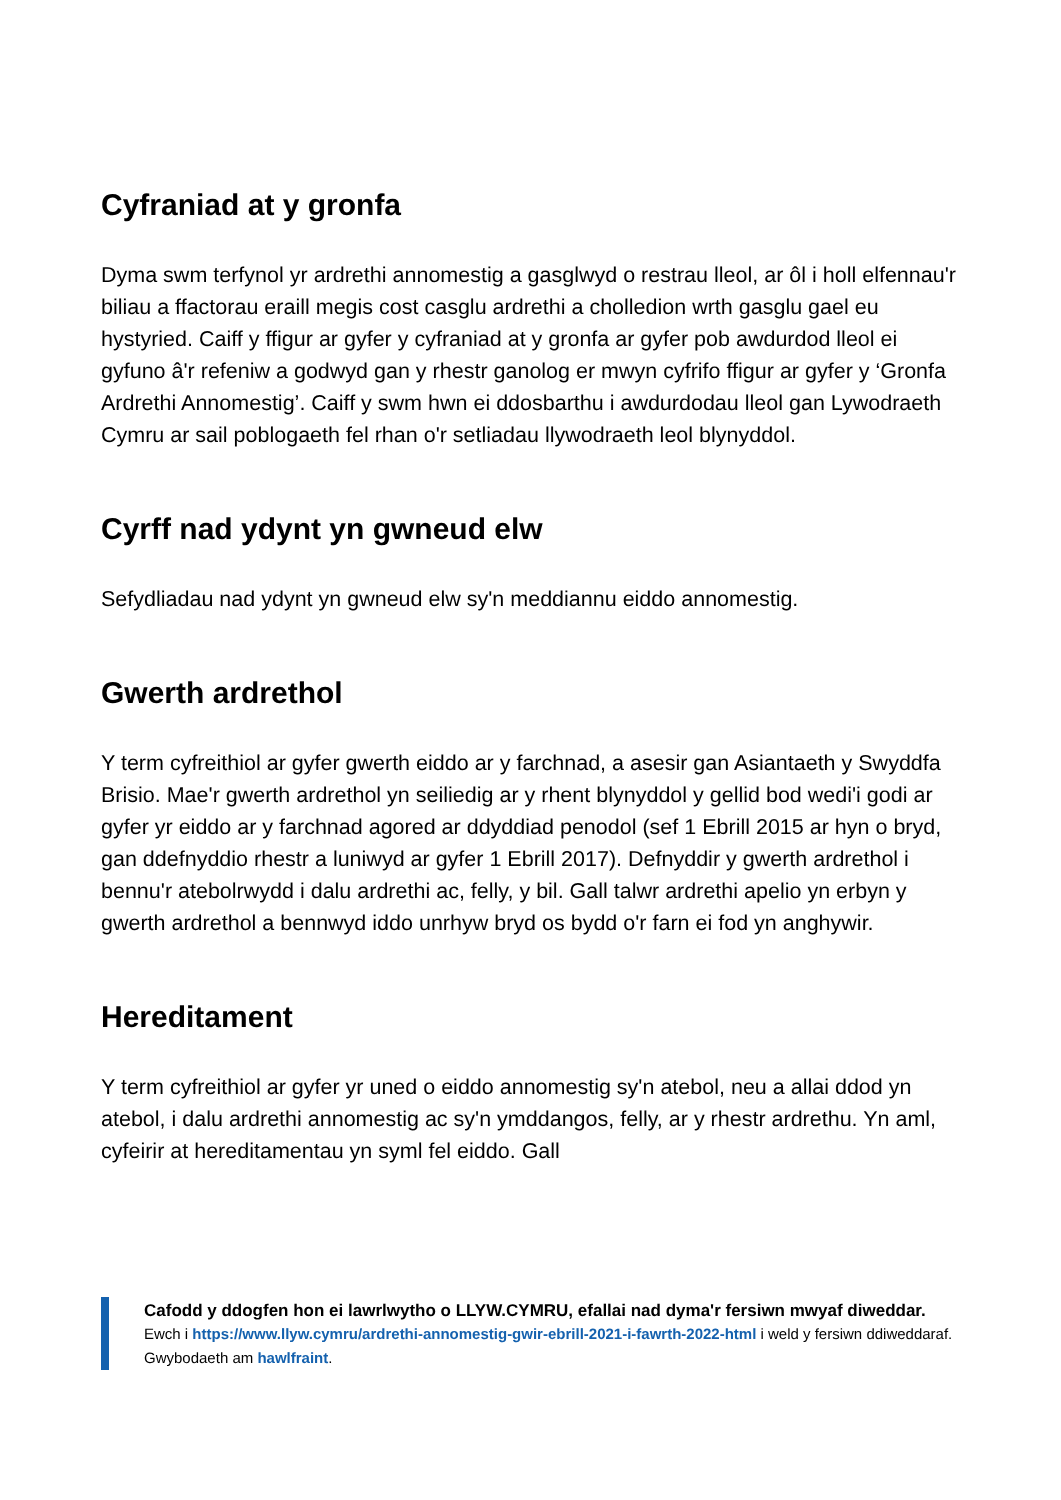Cyfraniad at y gronfa
Dyma swm terfynol yr ardrethi annomestig a gasglwyd o restrau lleol, ar ôl i holl elfennau'r biliau a ffactorau eraill megis cost casglu ardrethi a cholledion wrth gasglu gael eu hystyried. Caiff y ffigur ar gyfer y cyfraniad at y gronfa ar gyfer pob awdurdod lleol ei gyfuno â'r refeniw a godwyd gan y rhestr ganolog er mwyn cyfrifo ffigur ar gyfer y ‘Gronfa Ardrethi Annomestig’. Caiff y swm hwn ei ddosbarthu i awdurdodau lleol gan Lywodraeth Cymru ar sail poblogaeth fel rhan o'r setliadau llywodraeth leol blynyddol.
Cyrff nad ydynt yn gwneud elw
Sefydliadau nad ydynt yn gwneud elw sy'n meddiannu eiddo annomestig.
Gwerth ardrethol
Y term cyfreithiol ar gyfer gwerth eiddo ar y farchnad, a asesir gan Asiantaeth y Swyddfa Brisio. Mae'r gwerth ardrethol yn seiliedig ar y rhent blynyddol y gellid bod wedi'i godi ar gyfer yr eiddo ar y farchnad agored ar ddyddiad penodol (sef 1 Ebrill 2015 ar hyn o bryd, gan ddefnyddio rhestr a luniwyd ar gyfer 1 Ebrill 2017). Defnyddir y gwerth ardrethol i bennu'r atebolrwydd i dalu ardrethi ac, felly, y bil. Gall talwr ardrethi apelio yn erbyn y gwerth ardrethol a bennwyd iddo unrhyw bryd os bydd o'r farn ei fod yn anghywir.
Hereditament
Y term cyfreithiol ar gyfer yr uned o eiddo annomestig sy'n atebol, neu a allai ddod yn atebol, i dalu ardrethi annomestig ac sy'n ymddangos, felly, ar y rhestr ardrethu. Yn aml, cyfeirir at hereditamentau yn syml fel eiddo. Gall
Cafodd y ddogfen hon ei lawrlwytho o LLYW.CYMRU, efallai nad dyma'r fersiwn mwyaf diweddar.
Ewch i https://www.llyw.cymru/ardrethi-annomestig-gwir-ebrill-2021-i-fawrth-2022-html i weld y fersiwn ddiweddaraf.
Gwybodaeth am hawlfraint.